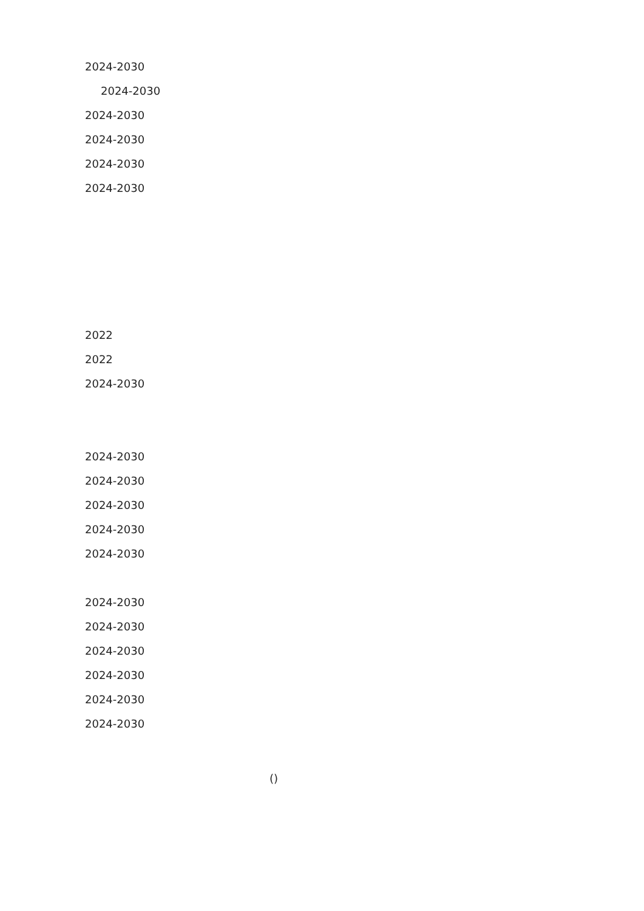2024-2030
2024-2030
2024-2030
2024-2030
2024-2030
2024-2030
2022
2022
2024-2030
2024-2030
2024-2030
2024-2030
2024-2030
2024-2030
2024-2030
2024-2030
2024-2030
2024-2030
2024-2030
2024-2030
()